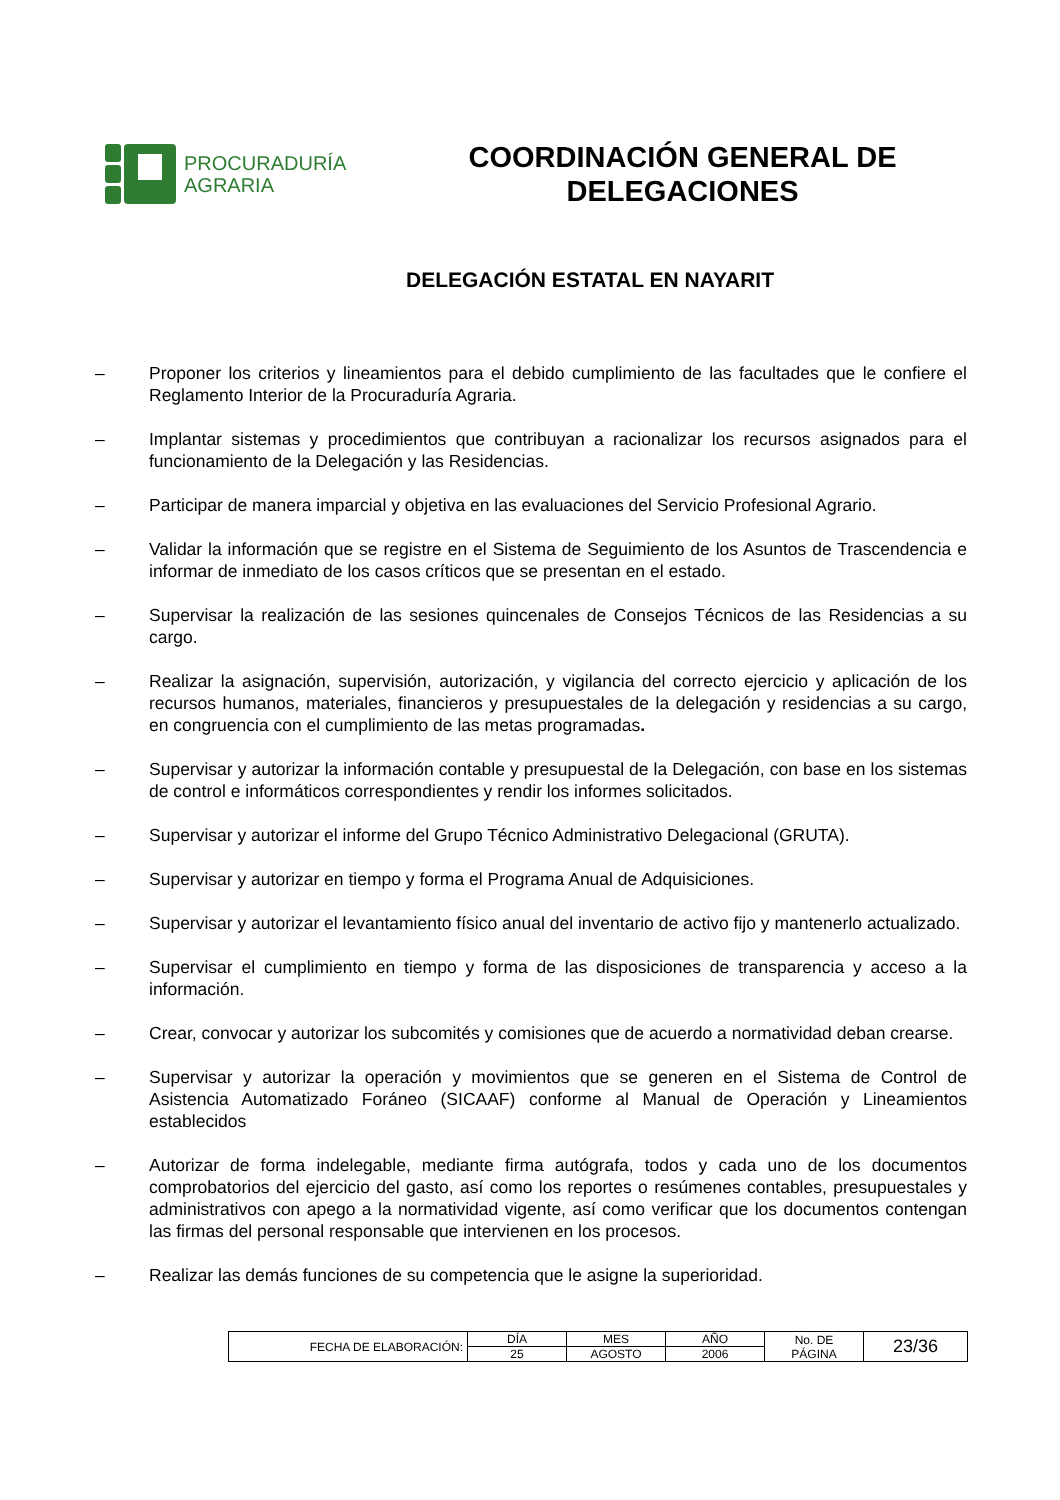PROCURADURÍA
AGRARIA
COORDINACIÓN GENERAL DE
DELEGACIONES
DELEGACIÓN ESTATAL EN NAYARIT
– Proponer los criterios y lineamientos para el debido cumplimiento de las facultades que le confiere el Reglamento Interior de la Procuraduría Agraria.
– Implantar sistemas y procedimientos que contribuyan a racionalizar los recursos asignados para el funcionamiento de la Delegación y las Residencias.
– Participar de manera imparcial y objetiva en las evaluaciones del Servicio Profesional Agrario.
– Validar la información que se registre en el Sistema de Seguimiento de los Asuntos de Trascendencia e informar de inmediato de los casos críticos que se presentan en el estado.
– Supervisar la realización de las sesiones quincenales de Consejos Técnicos de las Residencias a su cargo.
– Realizar la asignación, supervisión, autorización, y vigilancia del correcto ejercicio y aplicación de los recursos humanos, materiales, financieros y presupuestales de la delegación y residencias a su cargo, en congruencia con el cumplimiento de las metas programadas.
– Supervisar y autorizar la información contable y presupuestal de la Delegación, con base en los sistemas de control e informáticos correspondientes y rendir los informes solicitados.
– Supervisar y autorizar el informe del Grupo Técnico Administrativo Delegacional (GRUTA).
– Supervisar y autorizar en tiempo y forma el Programa Anual de Adquisiciones.
– Supervisar y autorizar el levantamiento físico anual del inventario de activo fijo y mantenerlo actualizado.
– Supervisar el cumplimiento en tiempo y forma de las disposiciones de transparencia y acceso a la información.
– Crear, convocar y autorizar los subcomités y comisiones que de acuerdo a normatividad deban crearse.
– Supervisar y autorizar la operación y movimientos que se generen en el Sistema de Control de Asistencia Automatizado Foráneo (SICAAF) conforme al Manual de Operación y Lineamientos establecidos
– Autorizar de forma indelegable, mediante firma autógrafa, todos y cada uno de los documentos comprobatorios del ejercicio del gasto, así como los reportes o resúmenes contables, presupuestales y administrativos con apego a la normatividad vigente, así como verificar que los documentos contengan las firmas del personal responsable que intervienen en los procesos.
– Realizar las demás funciones de su competencia que le asigne la superioridad.
| FECHA DE ELABORACIÓN: | DÍA | MES | AÑO | No. DE PÁGINA | 23/36 |
| | 25 | AGOSTO | 2006 | | |